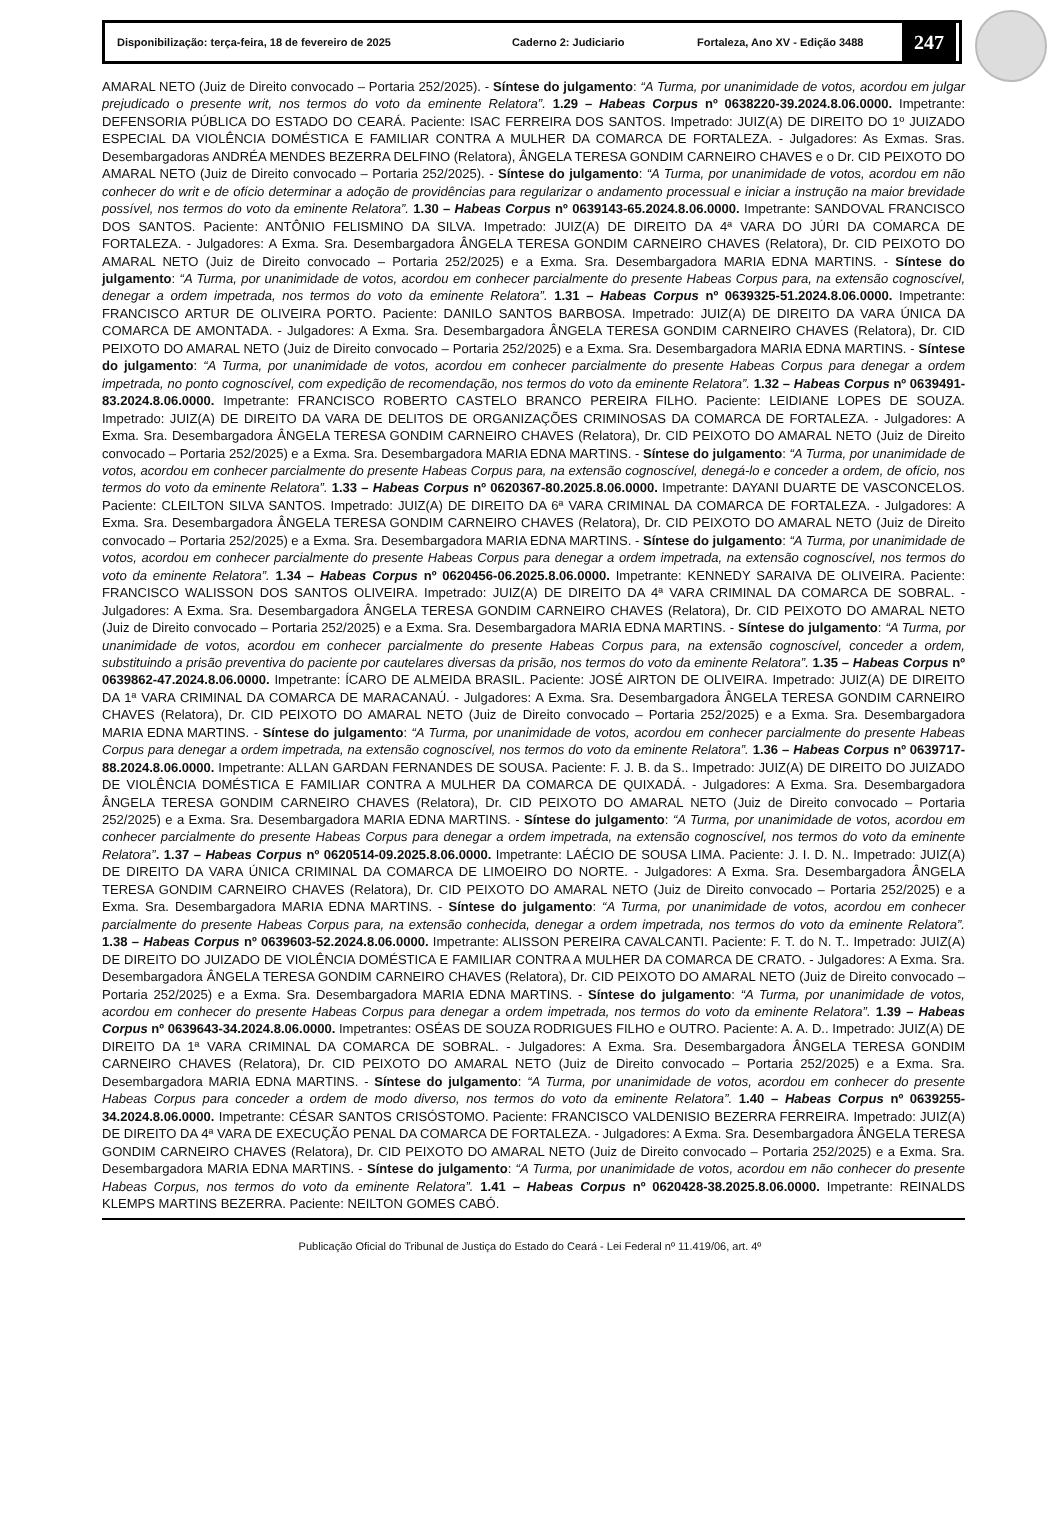Disponibilização: terça-feira, 18 de fevereiro de 2025 Caderno 2: Judiciario Fortaleza, Ano XV - Edição 3488 247
AMARAL NETO (Juiz de Direito convocado – Portaria 252/2025). - Síntese do julgamento: “A Turma, por unanimidade de votos, acordou em julgar prejudicado o presente writ, nos termos do voto da eminente Relatora”. 1.29 – Habeas Corpus nº 0638220-39.2024.8.06.0000. Impetrante: DEFENSORIA PÚBLICA DO ESTADO DO CEARÁ. Paciente: ISAC FERREIRA DOS SANTOS. Impetrado: JUIZ(A) DE DIREITO DO 1º JUIZADO ESPECIAL DA VIOLÊNCIA DOMÉSTICA E FAMILIAR CONTRA A MULHER DA COMARCA DE FORTALEZA. - Julgadores: As Exmas. Sras. Desembargadoras ANDRÉA MENDES BEZERRA DELFINO (Relatora), ÂNGELA TERESA GONDIM CARNEIRO CHAVES e o Dr. CID PEIXOTO DO AMARAL NETO (Juiz de Direito convocado – Portaria 252/2025). - Síntese do julgamento: “A Turma, por unanimidade de votos, acordou em não conhecer do writ e de ofício determinar a adoção de providências para regularizar o andamento processual e iniciar a instrução na maior brevidade possível, nos termos do voto da eminente Relatora”. 1.30 – Habeas Corpus nº 0639143-65.2024.8.06.0000. Impetrante: SANDOVAL FRANCISCO DOS SANTOS. Paciente: ANTÔNIO FELISMINO DA SILVA. Impetrado: JUIZ(A) DE DIREITO DA 4ª VARA DO JÚRI DA COMARCA DE FORTALEZA. - Julgadores: A Exma. Sra. Desembargadora ÂNGELA TERESA GONDIM CARNEIRO CHAVES (Relatora), Dr. CID PEIXOTO DO AMARAL NETO (Juiz de Direito convocado – Portaria 252/2025) e a Exma. Sra. Desembargadora MARIA EDNA MARTINS. - Síntese do julgamento: “A Turma, por unanimidade de votos, acordou em conhecer parcialmente do presente Habeas Corpus para, na extensão cognoscível, denegar a ordem impetrada, nos termos do voto da eminente Relatora”. 1.31 – Habeas Corpus nº 0639325-51.2024.8.06.0000. Impetrante: FRANCISCO ARTUR DE OLIVEIRA PORTO. Paciente: DANILO SANTOS BARBOSA. Impetrado: JUIZ(A) DE DIREITO DA VARA ÚNICA DA COMARCA DE AMONTADA. - Julgadores: A Exma. Sra. Desembargadora ÂNGELA TERESA GONDIM CARNEIRO CHAVES (Relatora), Dr. CID PEIXOTO DO AMARAL NETO (Juiz de Direito convocado – Portaria 252/2025) e a Exma. Sra. Desembargadora MARIA EDNA MARTINS. - Síntese do julgamento: “A Turma, por unanimidade de votos, acordou em conhecer parcialmente do presente Habeas Corpus para denegar a ordem impetrada, no ponto cognoscível, com expedição de recomendação, nos termos do voto da eminente Relatora”. 1.32 – Habeas Corpus nº 0639491-83.2024.8.06.0000. Impetrante: FRANCISCO ROBERTO CASTELO BRANCO PEREIRA FILHO. Paciente: LEIDIANE LOPES DE SOUZA. Impetrado: JUIZ(A) DE DIREITO DA VARA DE DELITOS DE ORGANIZAÇÕES CRIMINOSAS DA COMARCA DE FORTALEZA. - Julgadores: A Exma. Sra. Desembargadora ÂNGELA TERESA GONDIM CARNEIRO CHAVES (Relatora), Dr. CID PEIXOTO DO AMARAL NETO (Juiz de Direito convocado – Portaria 252/2025) e a Exma. Sra. Desembargadora MARIA EDNA MARTINS. - Síntese do julgamento: “A Turma, por unanimidade de votos, acordou em conhecer parcialmente do presente Habeas Corpus para, na extensão cognoscível, denegá-lo e conceder a ordem, de ofício, nos termos do voto da eminente Relatora”. 1.33 – Habeas Corpus nº 0620367-80.2025.8.06.0000. Impetrante: DAYANI DUARTE DE VASCONCELOS. Paciente: CLEILTON SILVA SANTOS. Impetrado: JUIZ(A) DE DIREITO DA 6ª VARA CRIMINAL DA COMARCA DE FORTALEZA. - Julgadores: A Exma. Sra. Desembargadora ÂNGELA TERESA GONDIM CARNEIRO CHAVES (Relatora), Dr. CID PEIXOTO DO AMARAL NETO (Juiz de Direito convocado – Portaria 252/2025) e a Exma. Sra. Desembargadora MARIA EDNA MARTINS. - Síntese do julgamento: “A Turma, por unanimidade de votos, acordou em conhecer parcialmente do presente Habeas Corpus para denegar a ordem impetrada, na extensão cognoscível, nos termos do voto da eminente Relatora”. 1.34 – Habeas Corpus nº 0620456-06.2025.8.06.0000. Impetrante: KENNEDY SARAIVA DE OLIVEIRA. Paciente: FRANCISCO WALISSON DOS SANTOS OLIVEIRA. Impetrado: JUIZ(A) DE DIREITO DA 4ª VARA CRIMINAL DA COMARCA DE SOBRAL. - Julgadores: A Exma. Sra. Desembargadora ÂNGELA TERESA GONDIM CARNEIRO CHAVES (Relatora), Dr. CID PEIXOTO DO AMARAL NETO (Juiz de Direito convocado – Portaria 252/2025) e a Exma. Sra. Desembargadora MARIA EDNA MARTINS. - Síntese do julgamento: “A Turma, por unanimidade de votos, acordou em conhecer parcialmente do presente Habeas Corpus para, na extensão cognoscível, conceder a ordem, substituindo a prisão preventiva do paciente por cautelares diversas da prisão, nos termos do voto da eminente Relatora”. 1.35 – Habeas Corpus nº 0639862-47.2024.8.06.0000. Impetrante: ÍCARO DE ALMEIDA BRASIL. Paciente: JOSÉ AIRTON DE OLIVEIRA. Impetrado: JUIZ(A) DE DIREITO DA 1ª VARA CRIMINAL DA COMARCA DE MARACANAÚ. - Julgadores: A Exma. Sra. Desembargadora ÂNGELA TERESA GONDIM CARNEIRO CHAVES (Relatora), Dr. CID PEIXOTO DO AMARAL NETO (Juiz de Direito convocado – Portaria 252/2025) e a Exma. Sra. Desembargadora MARIA EDNA MARTINS. - Síntese do julgamento: “A Turma, por unanimidade de votos, acordou em conhecer parcialmente do presente Habeas Corpus para denegar a ordem impetrada, na extensão cognoscível, nos termos do voto da eminente Relatora”. 1.36 – Habeas Corpus nº 0639717-88.2024.8.06.0000. Impetrante: ALLAN GARDAN FERNANDES DE SOUSA. Paciente: F. J. B. da S.. Impetrado: JUIZ(A) DE DIREITO DO JUIZADO DE VIOLÊNCIA DOMÉSTICA E FAMILIAR CONTRA A MULHER DA COMARCA DE QUIXADÁ. - Julgadores: A Exma. Sra. Desembargadora ÂNGELA TERESA GONDIM CARNEIRO CHAVES (Relatora), Dr. CID PEIXOTO DO AMARAL NETO (Juiz de Direito convocado – Portaria 252/2025) e a Exma. Sra. Desembargadora MARIA EDNA MARTINS. - Síntese do julgamento: “A Turma, por unanimidade de votos, acordou em conhecer parcialmente do presente Habeas Corpus para denegar a ordem impetrada, na extensão cognoscível, nos termos do voto da eminente Relatora”. 1.37 – Habeas Corpus nº 0620514-09.2025.8.06.0000. Impetrante: LAÉCIO DE SOUSA LIMA. Paciente: J. I. D. N.. Impetrado: JUIZ(A) DE DIREITO DA VARA ÚNICA CRIMINAL DA COMARCA DE LIMOEIRO DO NORTE. - Julgadores: A Exma. Sra. Desembargadora ÂNGELA TERESA GONDIM CARNEIRO CHAVES (Relatora), Dr. CID PEIXOTO DO AMARAL NETO (Juiz de Direito convocado – Portaria 252/2025) e a Exma. Sra. Desembargadora MARIA EDNA MARTINS. - Síntese do julgamento: “A Turma, por unanimidade de votos, acordou em conhecer parcialmente do presente Habeas Corpus para, na extensão conhecida, denegar a ordem impetrada, nos termos do voto da eminente Relatora”. 1.38 – Habeas Corpus nº 0639603-52.2024.8.06.0000. Impetrante: ALISSON PEREIRA CAVALCANTI. Paciente: F. T. do N. T.. Impetrado: JUIZ(A) DE DIREITO DO JUIZADO DE VIOLÊNCIA DOMÉSTICA E FAMILIAR CONTRA A MULHER DA COMARCA DE CRATO. - Julgadores: A Exma. Sra. Desembargadora ÂNGELA TERESA GONDIM CARNEIRO CHAVES (Relatora), Dr. CID PEIXOTO DO AMARAL NETO (Juiz de Direito convocado – Portaria 252/2025) e a Exma. Sra. Desembargadora MARIA EDNA MARTINS. - Síntese do julgamento: “A Turma, por unanimidade de votos, acordou em conhecer do presente Habeas Corpus para denegar a ordem impetrada, nos termos do voto da eminente Relatora”. 1.39 – Habeas Corpus nº 0639643-34.2024.8.06.0000. Impetrantes: OSÉAS DE SOUZA RODRIGUES FILHO e OUTRO. Paciente: A. A. D.. Impetrado: JUIZ(A) DE DIREITO DA 1ª VARA CRIMINAL DA COMARCA DE SOBRAL. - Julgadores: A Exma. Sra. Desembargadora ÂNGELA TERESA GONDIM CARNEIRO CHAVES (Relatora), Dr. CID PEIXOTO DO AMARAL NETO (Juiz de Direito convocado – Portaria 252/2025) e a Exma. Sra. Desembargadora MARIA EDNA MARTINS. - Síntese do julgamento: “A Turma, por unanimidade de votos, acordou em conhecer do presente Habeas Corpus para conceder a ordem de modo diverso, nos termos do voto da eminente Relatora”. 1.40 – Habeas Corpus nº 0639255-34.2024.8.06.0000. Impetrante: CÉSAR SANTOS CRISÓSTOMO. Paciente: FRANCISCO VALDENISIO BEZERRA FERREIRA. Impetrado: JUIZ(A) DE DIREITO DA 4ª VARA DE EXECUÇÃO PENAL DA COMARCA DE FORTALEZA. - Julgadores: A Exma. Sra. Desembargadora ÂNGELA TERESA GONDIM CARNEIRO CHAVES (Relatora), Dr. CID PEIXOTO DO AMARAL NETO (Juiz de Direito convocado – Portaria 252/2025) e a Exma. Sra. Desembargadora MARIA EDNA MARTINS. - Síntese do julgamento: “A Turma, por unanimidade de votos, acordou em não conhecer do presente Habeas Corpus, nos termos do voto da eminente Relatora”. 1.41 – Habeas Corpus nº 0620428-38.2025.8.06.0000. Impetrante: REINALDS KLEMPS MARTINS BEZERRA. Paciente: NEILTON GOMES CABÓ.
Publicação Oficial do Tribunal de Justiça do Estado do Ceará - Lei Federal nº 11.419/06, art. 4º